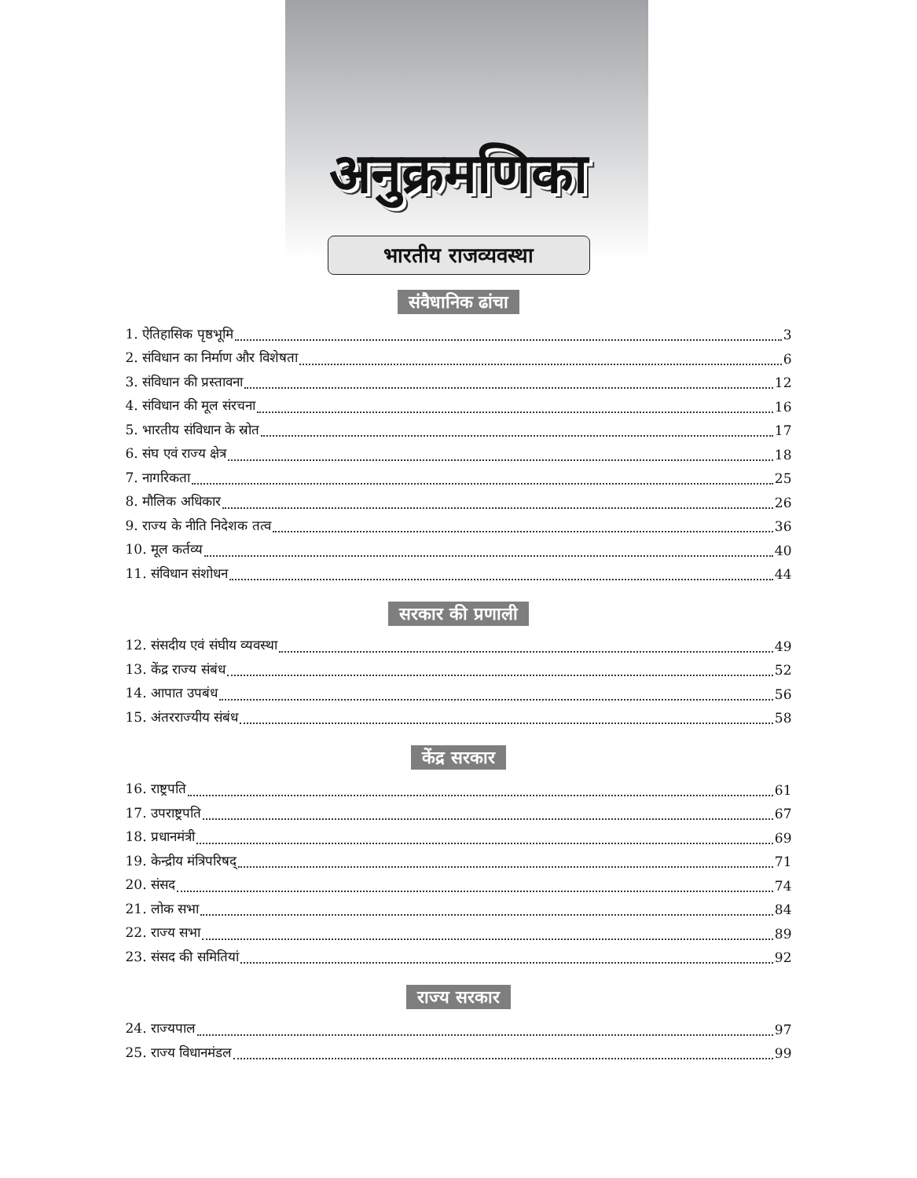अनुक्रमणिका
भारतीय राजव्यवस्था
संवैधानिक ढांचा
1. ऐतिहासिक पृष्ठभूमि 3
2. संविधान का निर्माण और विशेषता 6
3. संविधान की प्रस्तावना 12
4. संविधान की मूल संरचना 16
5. भारतीय संविधान के स्रोत 17
6. संघ एवं राज्य क्षेत्र 18
7. नागरिकता 25
8. मौलिक अधिकार 26
9. राज्य के नीति निदेशक तत्व 36
10. मूल कर्तव्य 40
11. संविधान संशोधन 44
सरकार की प्रणाली
12. संसदीय एवं संघीय व्यवस्था 49
13. केंद्र राज्य संबंध 52
14. आपात उपबंध 56
15. अंतरराज्यीय संबंध 58
केंद्र सरकार
16. राष्ट्रपति 61
17. उपराष्ट्रपति 67
18. प्रधानमंत्री 69
19. केन्द्रीय मंत्रिपरिषद् 71
20. संसद 74
21. लोक सभा 84
22. राज्य सभा 89
23. संसद की समितियां 92
राज्य सरकार
24. राज्यपाल 97
25. राज्य विधानमंडल 99